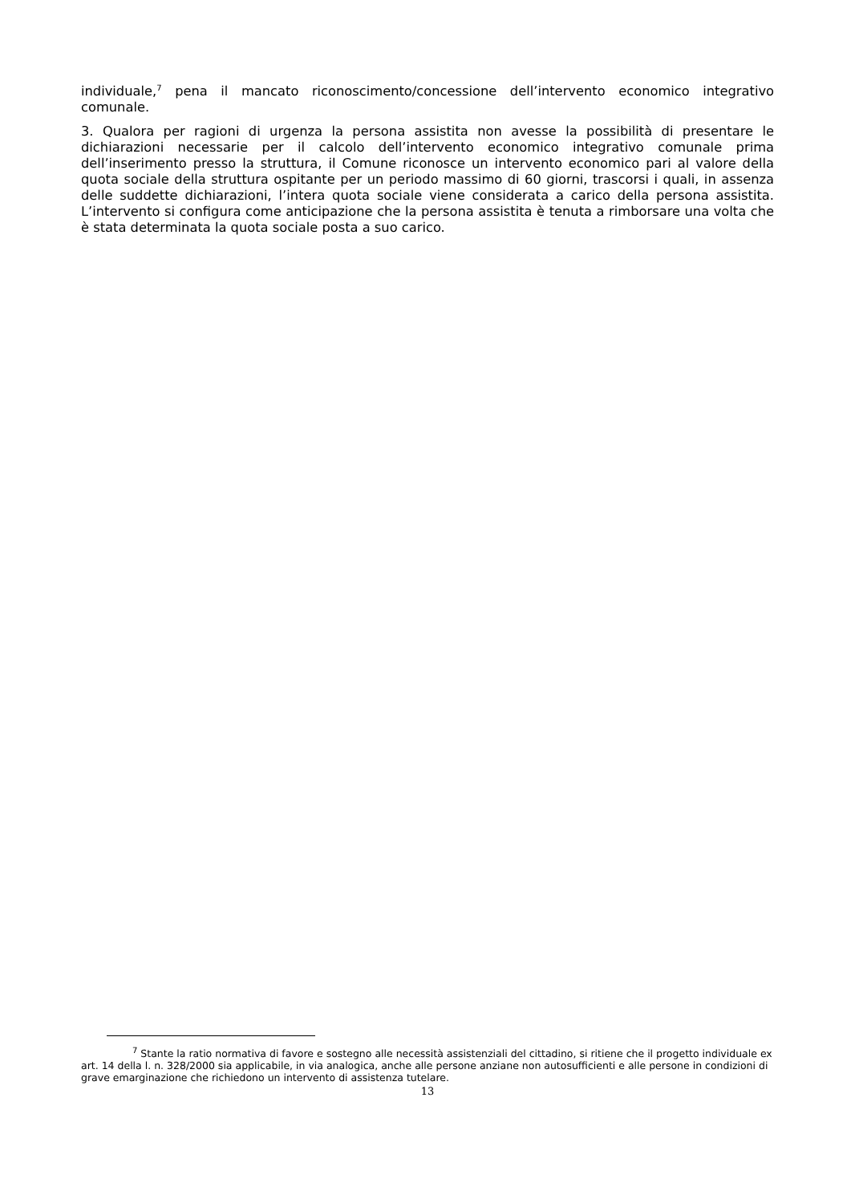individuale,<sup>7</sup> pena il mancato riconoscimento/concessione dell’intervento economico integrativo comunale.
3. Qualora per ragioni di urgenza la persona assistita non avesse la possibilità di presentare le dichiarazioni necessarie per il calcolo dell’intervento economico integrativo comunale prima dell’inserimento presso la struttura, il Comune riconosce un intervento economico pari al valore della quota sociale della struttura ospitante per un periodo massimo di 60 giorni, trascorsi i quali, in assenza delle suddette dichiarazioni, l’intera quota sociale viene considerata a carico della persona assistita. L’intervento si configura come anticipazione che la persona assistita è tenuta a rimborsare una volta che è stata determinata la quota sociale posta a suo carico.
<sup>7</sup> Stante la ratio normativa di favore e sostegno alle necessità assistenziali del cittadino, si ritiene che il progetto individuale ex art. 14 della l. n. 328/2000 sia applicabile, in via analogica, anche alle persone anziane non autosufficienti e alle persone in condizioni di grave emarginazione che richiedono un intervento di assistenza tutelare.
13